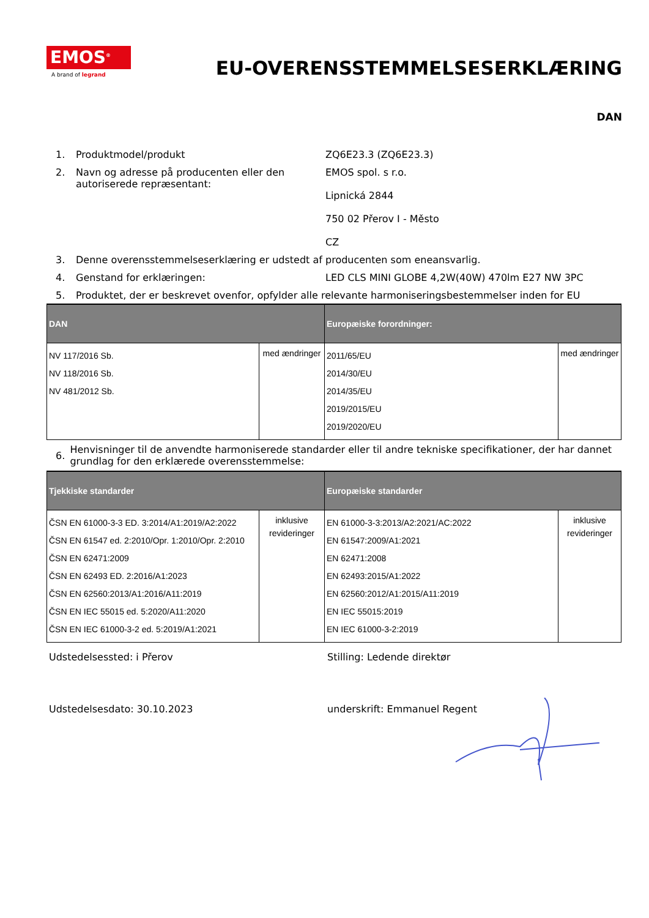EMOS<sup>®</sup>
A brand of legrand
EU-OVERENSSTEMMELSESERKLÆRING
DAN
1. Produktmodel/produkt ZQ6E23.3 (ZQ6E23.3)
2. Navn og adresse på producenten eller den autoriserede repræsentant: EMOS spol. s r.o.
Lipnická 2844
750 02 Přerov I - Město
CZ
3. Denne overensstemmelseserklæring er udstedt af producenten som eneansvarlig.
4. Genstand for erklæringen: LED CLS MINI GLOBE 4,2W(40W) 470lm E27 NW 3PC
5. Produktet, der er beskrevet ovenfor, opfylder alle relevante harmoniseringsbestemmelser inden for EU
| DAN | | Europæiske forordninger: | |
| --- | --- | --- | --- |
| NV 117/2016 Sb. NV 118/2016 Sb. NV 481/2012 Sb. | med ændringer | 2011/65/EU 2014/30/EU 2014/35/EU 2019/2015/EU 2019/2020/EU | med ændringer |
6. Henvisninger til de anvendte harmoniserede standarder eller til andre tekniske specifikationer, der har dannet grundlag for den erklærede overensstemmelse:
| Tjekkiske standarder | | Europæiske standarder | |
| --- | --- | --- | --- |
| ČSN EN 61000-3-3 ED. 3:2014/A1:2019/A2:2022 ČSN EN 61547 ed. 2:2010/Opr. 1:2010/Opr. 2:2010 ČSN EN 62471:2009 ČSN EN 62493 ED. 2:2016/A1:2023 ČSN EN 62560:2013/A1:2016/A11:2019 ČSN EN IEC 55015 ed. 5:2020/A11:2020 ČSN EN IEC 61000-3-2 ed. 5:2019/A1:2021 | inklusive revideringer | EN 61000-3-3:2013/A2:2021/AC:2022 EN 61547:2009/A1:2021 EN 62471:2008 EN 62493:2015/A1:2022 EN 62560:2012/A1:2015/A11:2019 EN IEC 55015:2019 EN IEC 61000-3-2:2019 | inklusive revideringer |
Udstedelsessted: i Přerov Stilling: Ledende direktør
Udstedelsesdato: 30.10.2023 underskrift: Emmanuel Regent